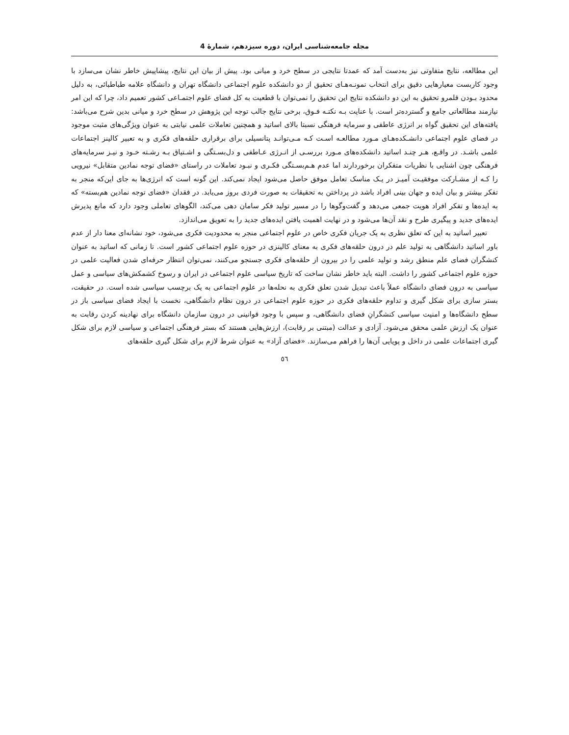مجله جامعه‌شناسی ایران، دوره سیزدهم، شمارهٔ 4
این مطالعه، نتایج متفاوتی نیز به‌دست آمد که عمدتا نتایجی در سطح خرد و میانی بود. پیش از بیان این نتایج، پیشاپیش خاطر نشان می‌سازد با وجود کاربست معیارهایی دقیق برای انتخاب نمونـه‌هـای تحقیق از دو دانشکده علوم اجتماعی دانشگاه تهران و دانشگاه علامه طباطبائی، به دلیل محدود بـودن قلمرو تحقیق به این دو دانشکده نتایج این تحقیق را نمی‌توان با قطعیت به کل فضای علوم اجتمـاعی کشور تعمیم داد، چرا که این امر نیازمند مطالعاتی جامع و گسترده‌تر است. با عنایت بـه نکتـه فـوق، برخی نتایج جالب توجه این پژوهش در سطح خرد و میانی بدین شرح می‌باشد: یافته‌های این تحقیق گواه بر انرژی عاطفی و سرمایه فرهنگی نسبتا بالای اساتید و همچنین تعاملات علمی نیابتی به عنوان ویژگی‌های مثبت موجود در فضای علوم اجتماعی دانشـکده‌هـای مـورد مطالعـه اسـت کـه مـی‌توانـد پتانسیلی برای برقراری حلقه‌های فکری و به تعبیر کالینز اجتماعات علمی باشـد. در واقـع، هـر چنـد اساتید دانشکده‌های مـورد بررسـی از انـرژی عـاطفی و دل‌بسـتگی و اشـتیاق بـه رشـته خـود و نیـز سرمایه‌های فرهنگی چون اشنایی با نظریات متفکران برخوردارند اما عدم هـم‌بسـتگی فکـری و نبـود تعاملات در راستای «فضای توجه نمادین متقابل» نیرویی را کـه از مشـارکت موفقیـت آمیـز در یـک مناسک تعامل موفق حاصل می‌شود ایجاد نمی‌کند. این گونه است که انرژی‌ها به جای این‌که منجر به تفکر بیشتر و بیان ایده و جهان بینی افراد باشد در پرداختن به تحقیقات به صورت فردی بروز می‌یابد. در فقدان «فضای توجه نمادین هم‌بسته» که به ایده‌ها و تفکر افراد هویت جمعی می‌دهد و گفت‌وگوها را در مسیر تولید فکر سامان دهی می‌کند، الگوهای تعاملی وجود دارد که مانع پذیرش ایده‌های جدید و پیگیری طرح و نقد آن‌ها می‌شود و در نهایت اهمیت یافتن ایده‌های جدید را به تعویق می‌اندازد.
تعبیر اساتید به این که تعلق نظری به یک جریان فکری خاص در علوم اجتماعی منجر به محدودیت فکری می‌شود، خود نشانه‌ای معنا دار از عدم باور اساتید دانشگاهی به تولید علم در درون حلقه‌های فکری به معنای کالینزی در حوزه علوم اجتماعی کشور است. تا زمانی که اساتید به عنوان کنشگران فضای علم منطق رشد و تولید علمی را در بیرون از حلقه‌های فکری جستجو می‌کنند، نمی‌توان انتظار حرفه‌ای شدن فعالیت علمی در حوزه علوم اجتماعی کشور را داشت. البته باید خاطر نشان ساخت که تاریخ سیاسی علوم اجتماعی در ایران و رسوخ کشمکش‌های سیاسی و عمل سیاسی به درون فضای دانشگاه عملاً باعث تبدیل شدن تعلق فکری به نحله‌ها در علوم اجتماعی به یک برچسب سیاسی شده است. در حقیقت، بستر سازی برای شکل گیری و تداوم حلقه‌های فکری در حوزه علوم اجتماعی در درون نظام دانشگاهی، نخست با ایجاد فضای سیاسی باز در سطح دانشگاه‌ها و امنیت سیاسی کنشگرانِ فضای دانشگاهی، و سپس با وجود قوانینی در درون سازمان دانشگاه برای نهادینه کردن رقابت به عنوان یک ارزش علمی محقق می‌شود. آزادی و عدالت (مبتنی بر رقابت)، ارزش‌هایی هستند که بستر فرهنگی اجتماعی و سیاسی لازم برای شکل گیری اجتماعات علمی در داخل و پویایی آن‌ها را فراهم می‌سازند. «فضای آزاد» به عنوان شرط لازم برای شکل گیری حلقه‌های
٥٦